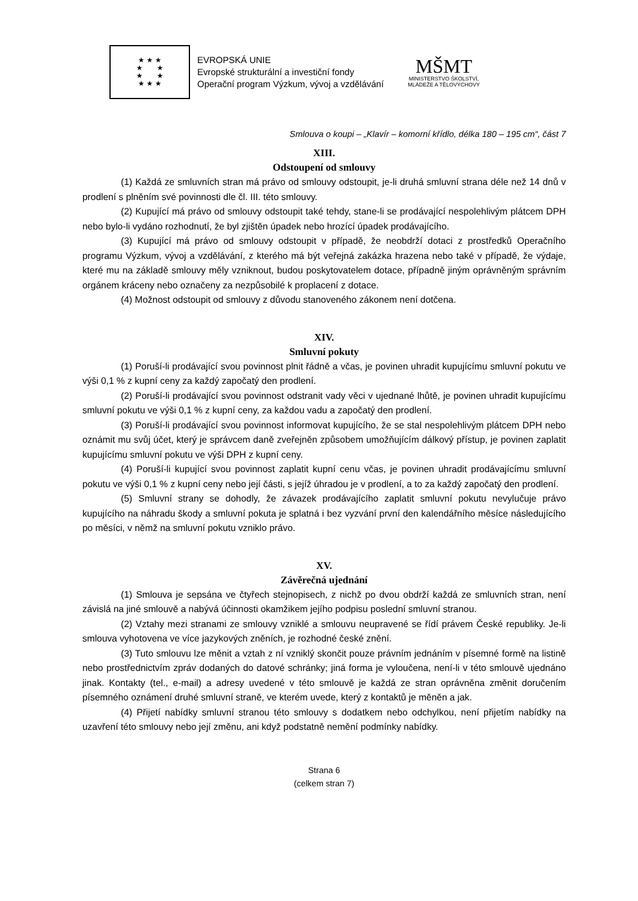★ ★ ★
★ ★
★ ★
★ ★ ★
EVROPSKÁ UNIE
Evropské strukturální a investiční fondy
Operační program Výzkum, vývoj a vzdělávání
MŠMT
MINISTERSTVO ŠKOLSTVÍ,
MLÁDEŽE A TĚLOVÝCHOVY
Smlouva o koupi – „Klavír – komorní křídlo, délka 180 – 195 cm“, část 7
XIII.
Odstoupení od smlouvy
(1) Každá ze smluvních stran má právo od smlouvy odstoupit, je-li druhá smluvní strana déle než 14 dnů v prodlení s plněním své povinnosti dle čl. III. této smlouvy.
(2) Kupující má právo od smlouvy odstoupit také tehdy, stane-li se prodávající nespolehlivým plátcem DPH nebo bylo-li vydáno rozhodnutí, že byl zjištěn úpadek nebo hrozící úpadek prodávajícího.
(3) Kupující má právo od smlouvy odstoupit v případě, že neobdrží dotaci z prostředků Operačního programu Výzkum, vývoj a vzdělávání, z kterého má být veřejná zakázka hrazena nebo také v případě, že výdaje, které mu na základě smlouvy měly vzniknout, budou poskytovatelem dotace, případně jiným oprávněným správním orgánem kráceny nebo označeny za nezpůsobilé k proplacení z dotace.
(4) Možnost odstoupit od smlouvy z důvodu stanoveného zákonem není dotčena.
XIV.
Smluvní pokuty
(1) Poruší-li prodávající svou povinnost plnit řádně a včas, je povinen uhradit kupujícímu smluvní pokutu ve výši 0,1 % z kupní ceny za každý započatý den prodlení.
(2) Poruší-li prodávající svou povinnost odstranit vady věci v ujednané lhůtě, je povinen uhradit kupujícímu smluvní pokutu ve výši 0,1 % z kupní ceny, za každou vadu a započatý den prodlení.
(3) Poruší-li prodávající svou povinnost informovat kupujícího, že se stal nespolehlivým plátcem DPH nebo oznámit mu svůj účet, který je správcem daně zveřejněn způsobem umožňujícím dálkový přístup, je povinen zaplatit kupujícímu smluvní pokutu ve výši DPH z kupní ceny.
(4) Poruší-li kupující svou povinnost zaplatit kupní cenu včas, je povinen uhradit prodávajícímu smluvní pokutu ve výši 0,1 % z kupní ceny nebo její části, s jejíž úhradou je v prodlení, a to za každý započatý den prodlení.
(5) Smluvní strany se dohodly, že závazek prodávajícího zaplatit smluvní pokutu nevylučuje právo kupujícího na náhradu škody a smluvní pokuta je splatná i bez vyzvání první den kalendářního měsíce následujícího po měsíci, v němž na smluvní pokutu vzniklo právo.
XV.
Závěrečná ujednání
(1) Smlouva je sepsána ve čtyřech stejnopisech, z nichž po dvou obdrží každá ze smluvních stran, není závislá na jiné smlouvě a nabývá účinnosti okamžikem jejího podpisu poslední smluvní stranou.
(2) Vztahy mezi stranami ze smlouvy vzniklé a smlouvu neupravené se řídí právem České republiky. Je-li smlouva vyhotovena ve více jazykových zněních, je rozhodné české znění.
(3) Tuto smlouvu lze měnit a vztah z ní vzniklý skončit pouze právním jednáním v písemné formě na listině nebo prostřednictvím zpráv dodaných do datové schránky; jiná forma je vyloučena, není-li v této smlouvě ujednáno jinak. Kontakty (tel., e-mail) a adresy uvedené v této smlouvě je každá ze stran oprávněna změnit doručením písemného oznámení druhé smluvní straně, ve kterém uvede, který z kontaktů je měněn a jak.
(4) Přijetí nabídky smluvní stranou této smlouvy s dodatkem nebo odchylkou, není přijetím nabídky na uzavření této smlouvy nebo její změnu, ani když podstatně nemění podmínky nabídky.
Strana 6
(celkem stran 7)